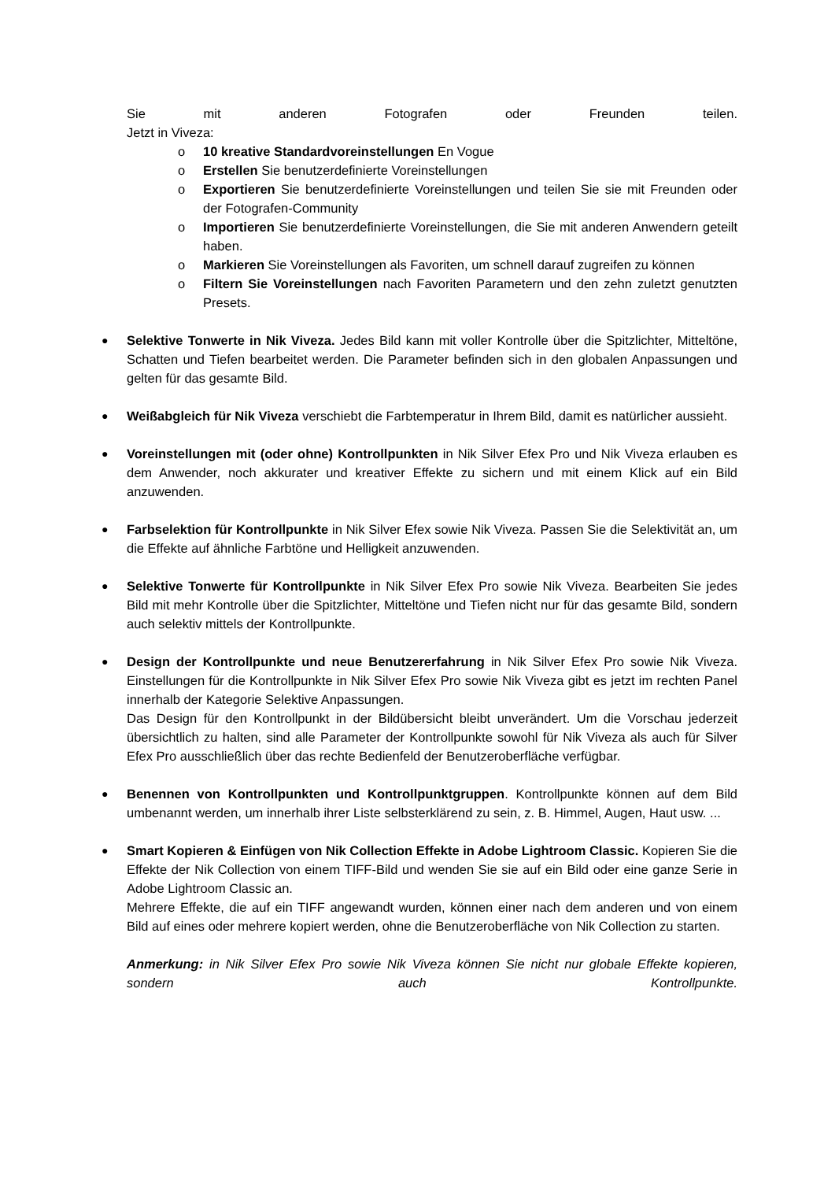Sie mit anderen Fotografen oder Freunden teilen.
Jetzt in Viveza:
o 10 kreative Standardvoreinstellungen En Vogue
o Erstellen Sie benutzerdefinierte Voreinstellungen
o Exportieren Sie benutzerdefinierte Voreinstellungen und teilen Sie sie mit Freunden oder der Fotografen-Community
o Importieren Sie benutzerdefinierte Voreinstellungen, die Sie mit anderen Anwendern geteilt haben.
o Markieren Sie Voreinstellungen als Favoriten, um schnell darauf zugreifen zu können
o Filtern Sie Voreinstellungen nach Favoriten Parametern und den zehn zuletzt genutzten Presets.
●
Selektive Tonwerte in Nik Viveza. Jedes Bild kann mit voller Kontrolle über die Spitzlichter, Mitteltöne, Schatten und Tiefen bearbeitet werden. Die Parameter befinden sich in den globalen Anpassungen und gelten für das gesamte Bild.
●
Weißabgleich für Nik Viveza verschiebt die Farbtemperatur in Ihrem Bild, damit es natürlicher aussieht.
●
Voreinstellungen mit (oder ohne) Kontrollpunkten in Nik Silver Efex Pro und Nik Viveza erlauben es dem Anwender, noch akkurater und kreativer Effekte zu sichern und mit einem Klick auf ein Bild anzuwenden.
●
Farbselektion für Kontrollpunkte in Nik Silver Efex sowie Nik Viveza. Passen Sie die Selektivität an, um die Effekte auf ähnliche Farbtöne und Helligkeit anzuwenden.
●
Selektive Tonwerte für Kontrollpunkte in Nik Silver Efex Pro sowie Nik Viveza. Bearbeiten Sie jedes Bild mit mehr Kontrolle über die Spitzlichter, Mitteltöne und Tiefen nicht nur für das gesamte Bild, sondern auch selektiv mittels der Kontrollpunkte.
●
Design der Kontrollpunkte und neue Benutzererfahrung in Nik Silver Efex Pro sowie Nik Viveza. Einstellungen für die Kontrollpunkte in Nik Silver Efex Pro sowie Nik Viveza gibt es jetzt im rechten Panel innerhalb der Kategorie Selektive Anpassungen.
Das Design für den Kontrollpunkt in der Bildübersicht bleibt unverändert. Um die Vorschau jederzeit übersichtlich zu halten, sind alle Parameter der Kontrollpunkte sowohl für Nik Viveza als auch für Silver Efex Pro ausschließlich über das rechte Bedienfeld der Benutzeroberfläche verfügbar.
●
Benennen von Kontrollpunkten und Kontrollpunktgruppen. Kontrollpunkte können auf dem Bild umbenannt werden, um innerhalb ihrer Liste selbsterklärend zu sein, z. B. Himmel, Augen, Haut usw. ...
●
Smart Kopieren & Einfügen von Nik Collection Effekte in Adobe Lightroom Classic. Kopieren Sie die Effekte der Nik Collection von einem TIFF-Bild und wenden Sie sie auf ein Bild oder eine ganze Serie in Adobe Lightroom Classic an.
Mehrere Effekte, die auf ein TIFF angewandt wurden, können einer nach dem anderen und von einem Bild auf eines oder mehrere kopiert werden, ohne die Benutzeroberfläche von Nik Collection zu starten.
Anmerkung: in Nik Silver Efex Pro sowie Nik Viveza können Sie nicht nur globale Effekte kopieren, sondern auch Kontrollpunkte.